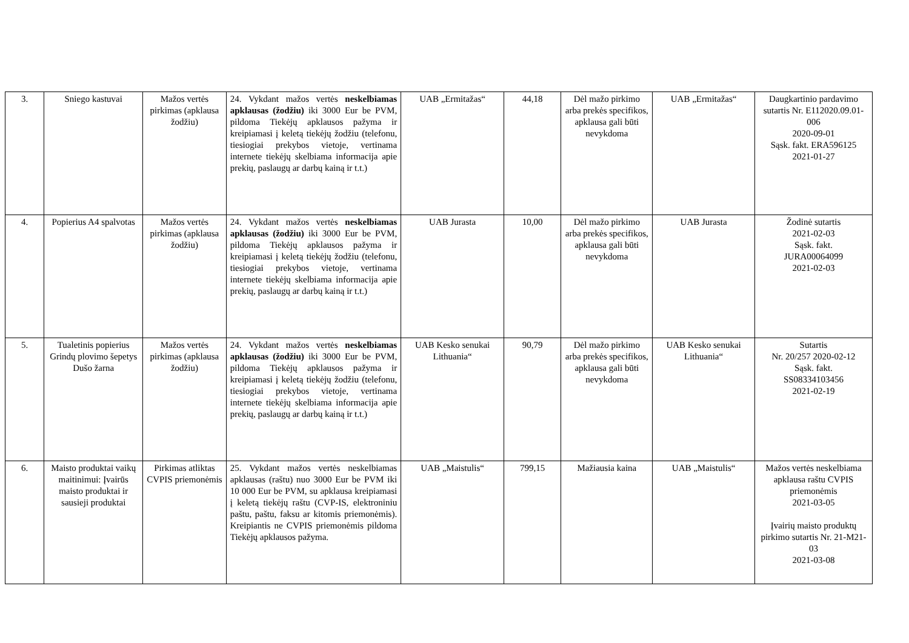| 3. | Sniego kastuvai | Mažos vertės pirkimas (apklausa žodžiu) | 24. Vykdant mažos vertės neskelbiamas apklausas (žodžiu) iki 3000 Eur be PVM, pildoma Tiekėjų apklausos pažyma ir kreipiamasi į keletą tiekėjų žodžiu (telefonu, tiesiogiai prekybos vietoje, vertinama internete tiekėjų skelbiama informacija apie prekių, paslaugų ar darbų kainą ir t.t.) | UAB „Ermitažas“ | 44,18 | Dėl mažo pirkimo arba prekės specifikos, apklausa gali būti nevykdoma | UAB „Ermitažas“ | Daugkartinio pardavimo sutartis Nr. E112020.09.01-006 2020-09-01 Sąsk. fakt. ERA596125 2021-01-27 |
| 4. | Popierius A4 spalvotas | Mažos vertės pirkimas (apklausa žodžiu) | 24. Vykdant mažos vertės neskelbiamas apklausas (žodžiu) iki 3000 Eur be PVM, pildoma Tiekėjų apklausos pažyma ir kreipiamasi į keletą tiekėjų žodžiu (telefonu, tiesiogiai prekybos vietoje, vertinama internete tiekėjų skelbiama informacija apie prekių, paslaugų ar darbų kainą ir t.t.) | UAB Jurasta | 10,00 | Dėl mažo pirkimo arba prekės specifikos, apklausa gali būti nevykdoma | UAB Jurasta | Žodinė sutartis 2021-02-03 Sąsk. fakt. JURA00064099 2021-02-03 |
| 5. | Tualetinis popierius Grindų plovimo šepetys Dušo žarna | Mažos vertės pirkimas (apklausa žodžiu) | 24. Vykdant mažos vertės neskelbiamas apklausas (žodžiu) iki 3000 Eur be PVM, pildoma Tiekėjų apklausos pažyma ir kreipiamasi į keletą tiekėjų žodžiu (telefonu, tiesiogiai prekybos vietoje, vertinama internete tiekėjų skelbiama informacija apie prekių, paslaugų ar darbų kainą ir t.t.) | UAB Kesko senukai Lithuania“ | 90,79 | Dėl mažo pirkimo arba prekės specifikos, apklausa gali būti nevykdoma | UAB Kesko senukai Lithuania“ | Sutartis Nr. 20/257 2020-02-12 Sąsk. fakt. SS08334103456 2021-02-19 |
| 6. | Maisto produktai vaikų maitinimui: Įvairūs maisto produktai ir sausieji produktai | Pirkimas atliktas CVPIS priemonėmis | 25. Vykdant mažos vertės neskelbiamas apklausas (raštu) nuo 3000 Eur be PVM iki 10 000 Eur be PVM, su apklausa kreipiamasi į keletą tiekėjų raštu (CVP-IS, elektroniniu paštu, paštu, faksu ar kitomis priemonėmis). Kreipiantis ne CVPIS priemonėmis pildoma Tiekėjų apklausos pažyma. | UAB „Maistulis“ | 799,15 | Mažiausia kaina | UAB „Maistulis“ | Mažos vertės neskelbiama apklausa raštu CVPIS priemonėmis 2021-03-05 Įvairių maisto produktų pirkimo sutartis Nr. 21-M21-03 2021-03-08 |